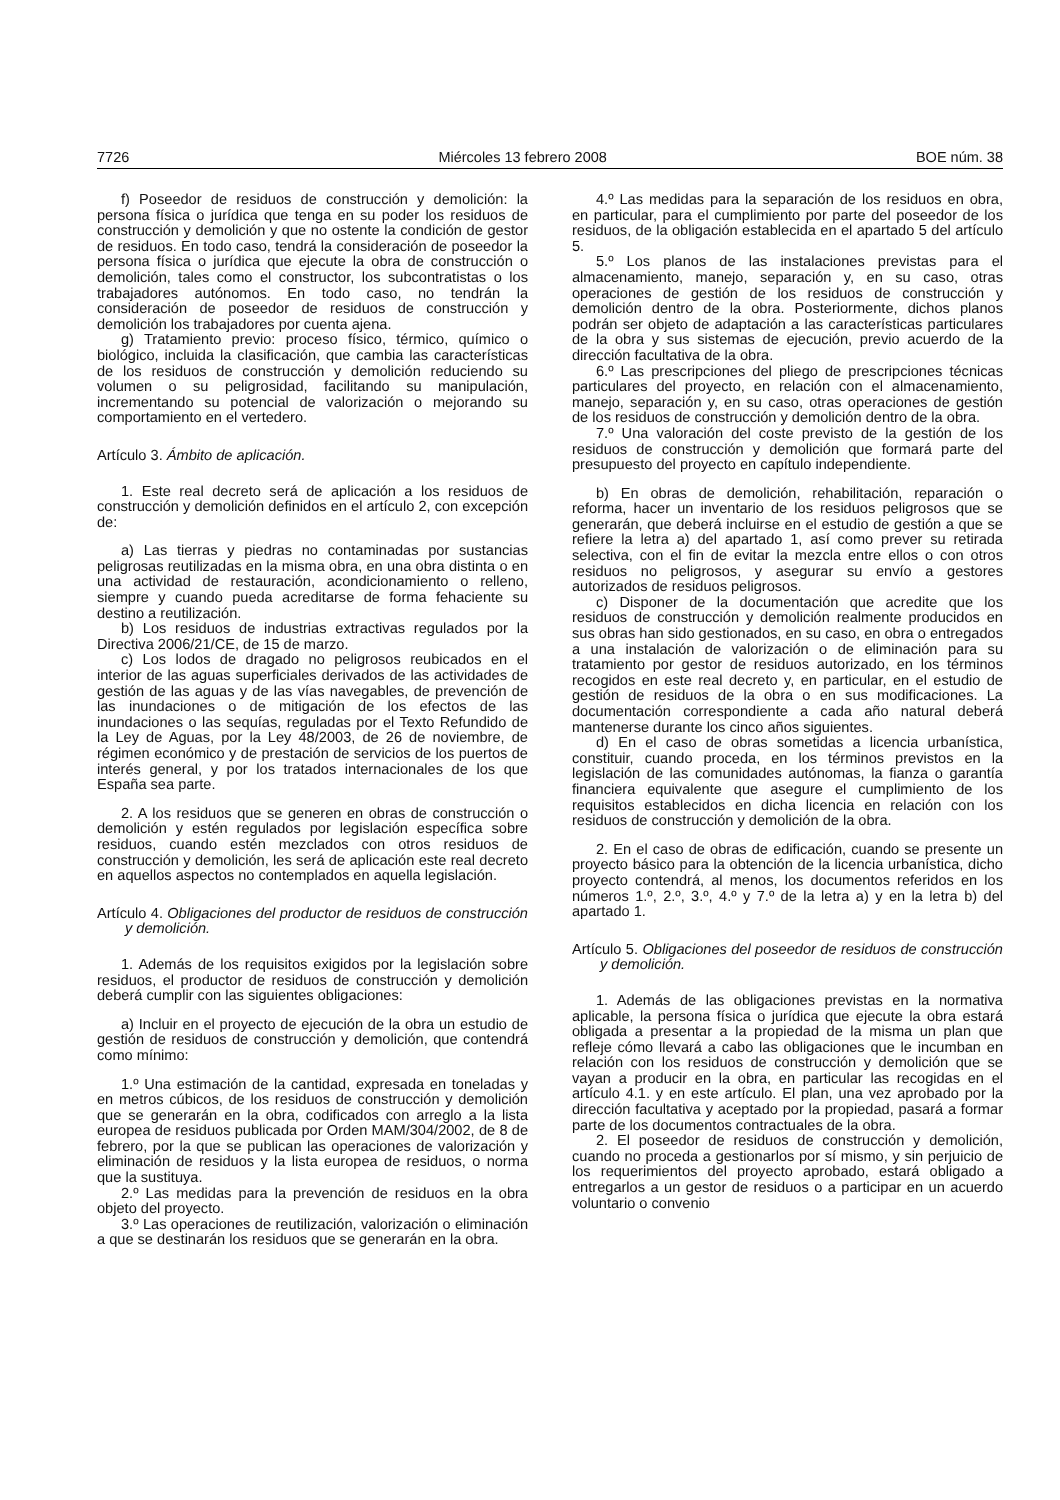7726 Miércoles 13 febrero 2008 BOE núm. 38
f) Poseedor de residuos de construcción y demolición: la persona física o jurídica que tenga en su poder los residuos de construcción y demolición y que no ostente la condición de gestor de residuos. En todo caso, tendrá la consideración de poseedor la persona física o jurídica que ejecute la obra de construcción o demolición, tales como el constructor, los subcontratistas o los trabajadores autónomos. En todo caso, no tendrán la consideración de poseedor de residuos de construcción y demolición los trabajadores por cuenta ajena.
g) Tratamiento previo: proceso físico, térmico, químico o biológico, incluida la clasificación, que cambia las características de los residuos de construcción y demolición reduciendo su volumen o su peligrosidad, facilitando su manipulación, incrementando su potencial de valorización o mejorando su comportamiento en el vertedero.
Artículo 3. Ámbito de aplicación.
1. Este real decreto será de aplicación a los residuos de construcción y demolición definidos en el artículo 2, con excepción de:
a) Las tierras y piedras no contaminadas por sustancias peligrosas reutilizadas en la misma obra, en una obra distinta o en una actividad de restauración, acondicionamiento o relleno, siempre y cuando pueda acreditarse de forma fehaciente su destino a reutilización.
b) Los residuos de industrias extractivas regulados por la Directiva 2006/21/CE, de 15 de marzo.
c) Los lodos de dragado no peligrosos reubicados en el interior de las aguas superficiales derivados de las actividades de gestión de las aguas y de las vías navegables, de prevención de las inundaciones o de mitigación de los efectos de las inundaciones o las sequías, reguladas por el Texto Refundido de la Ley de Aguas, por la Ley 48/2003, de 26 de noviembre, de régimen económico y de prestación de servicios de los puertos de interés general, y por los tratados internacionales de los que España sea parte.
2. A los residuos que se generen en obras de construcción o demolición y estén regulados por legislación específica sobre residuos, cuando estén mezclados con otros residuos de construcción y demolición, les será de aplicación este real decreto en aquellos aspectos no contemplados en aquella legislación.
Artículo 4. Obligaciones del productor de residuos de construcción y demolición.
1. Además de los requisitos exigidos por la legislación sobre residuos, el productor de residuos de construcción y demolición deberá cumplir con las siguientes obligaciones:
a) Incluir en el proyecto de ejecución de la obra un estudio de gestión de residuos de construcción y demolición, que contendrá como mínimo:
1.º Una estimación de la cantidad, expresada en toneladas y en metros cúbicos, de los residuos de construcción y demolición que se generarán en la obra, codificados con arreglo a la lista europea de residuos publicada por Orden MAM/304/2002, de 8 de febrero, por la que se publican las operaciones de valorización y eliminación de residuos y la lista europea de residuos, o norma que la sustituya.
2.º Las medidas para la prevención de residuos en la obra objeto del proyecto.
3.º Las operaciones de reutilización, valorización o eliminación a que se destinarán los residuos que se generarán en la obra.
4.º Las medidas para la separación de los residuos en obra, en particular, para el cumplimiento por parte del poseedor de los residuos, de la obligación establecida en el apartado 5 del artículo 5.
5.º Los planos de las instalaciones previstas para el almacenamiento, manejo, separación y, en su caso, otras operaciones de gestión de los residuos de construcción y demolición dentro de la obra. Posteriormente, dichos planos podrán ser objeto de adaptación a las características particulares de la obra y sus sistemas de ejecución, previo acuerdo de la dirección facultativa de la obra.
6.º Las prescripciones del pliego de prescripciones técnicas particulares del proyecto, en relación con el almacenamiento, manejo, separación y, en su caso, otras operaciones de gestión de los residuos de construcción y demolición dentro de la obra.
7.º Una valoración del coste previsto de la gestión de los residuos de construcción y demolición que formará parte del presupuesto del proyecto en capítulo independiente.
b) En obras de demolición, rehabilitación, reparación o reforma, hacer un inventario de los residuos peligrosos que se generarán, que deberá incluirse en el estudio de gestión a que se refiere la letra a) del apartado 1, así como prever su retirada selectiva, con el fin de evitar la mezcla entre ellos o con otros residuos no peligrosos, y asegurar su envío a gestores autorizados de residuos peligrosos.
c) Disponer de la documentación que acredite que los residuos de construcción y demolición realmente producidos en sus obras han sido gestionados, en su caso, en obra o entregados a una instalación de valorización o de eliminación para su tratamiento por gestor de residuos autorizado, en los términos recogidos en este real decreto y, en particular, en el estudio de gestión de residuos de la obra o en sus modificaciones. La documentación correspondiente a cada año natural deberá mantenerse durante los cinco años siguientes.
d) En el caso de obras sometidas a licencia urbanística, constituir, cuando proceda, en los términos previstos en la legislación de las comunidades autónomas, la fianza o garantía financiera equivalente que asegure el cumplimiento de los requisitos establecidos en dicha licencia en relación con los residuos de construcción y demolición de la obra.
2. En el caso de obras de edificación, cuando se presente un proyecto básico para la obtención de la licencia urbanística, dicho proyecto contendrá, al menos, los documentos referidos en los números 1.º, 2.º, 3.º, 4.º y 7.º de la letra a) y en la letra b) del apartado 1.
Artículo 5. Obligaciones del poseedor de residuos de construcción y demolición.
1. Además de las obligaciones previstas en la normativa aplicable, la persona física o jurídica que ejecute la obra estará obligada a presentar a la propiedad de la misma un plan que refleje cómo llevará a cabo las obligaciones que le incumban en relación con los residuos de construcción y demolición que se vayan a producir en la obra, en particular las recogidas en el artículo 4.1. y en este artículo. El plan, una vez aprobado por la dirección facultativa y aceptado por la propiedad, pasará a formar parte de los documentos contractuales de la obra.
2. El poseedor de residuos de construcción y demolición, cuando no proceda a gestionarlos por sí mismo, y sin perjuicio de los requerimientos del proyecto aprobado, estará obligado a entregarlos a un gestor de residuos o a participar en un acuerdo voluntario o convenio